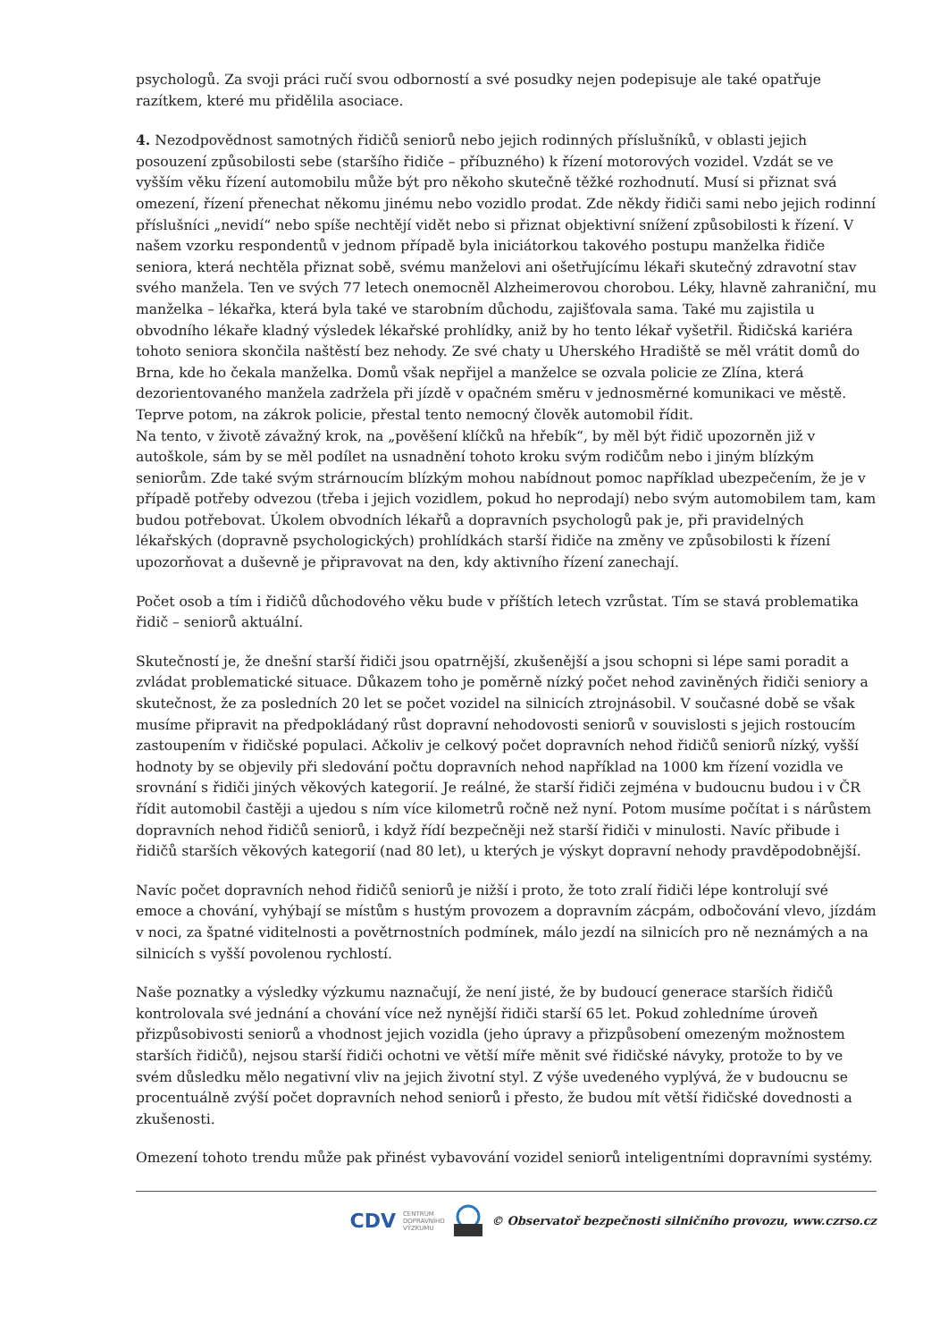psychologů. Za svoji práci ručí svou odborností a své posudky nejen podepisuje ale také opatřuje razítkem, které mu přidělila asociace.
4. Nezodpovědnost samotných řidičů seniorů nebo jejich rodinných příslušníků, v oblasti jejich posouzení způsobilosti sebe (staršího řidiče – příbuzného) k řízení motorových vozidel. Vzdát se ve vyšším věku řízení automobilu může být pro někoho skutečně těžké rozhodnutí. Musí si přiznat svá omezení, řízení přenechat někomu jinému nebo vozidlo prodat. Zde někdy řidiči sami nebo jejich rodinní příslušníci „nevidí“ nebo spíše nechtějí vidět nebo si přiznat objektivní snížení způsobilosti k řízení. V našem vzorku respondentů v jednom případě byla iniciátorkou takového postupu manželka řidiče seniora, která nechtěla přiznat sobě, svému manželovi ani ošetřujícímu lékaři skutečný zdravotní stav svého manžela. Ten ve svých 77 letech onemocněl Alzheimerovou chorobou. Léky, hlavně zahraniční, mu manželka – lékařka, která byla také ve starobním důchodu, zajišťovala sama. Také mu zajistila u obvodního lékaře kladný výsledek lékařské prohlídky, aniž by ho tento lékař vyšetřil. Řidičská kariéra tohoto seniora skončila naštěstí bez nehody. Ze své chaty u Uherského Hradiště se měl vrátit domů do Brna, kde ho čekala manželka. Domů však nepřijel a manželce se ozvala policie ze Zlína, která dezorientovaného manžela zadržela při jízdě v opačném směru v jednosměrné komunikaci ve městě. Teprve potom, na zákrok policie, přestal tento nemocný člověk automobil řídit.
Na tento, v životě závažný krok, na „pověšení klíčků na hřebík“, by měl být řidič upozorněn již v autoškole, sám by se měl podílet na usnadnění tohoto kroku svým rodičům nebo i jiným blízkým seniorům. Zde také svým strárnoucím blízkým mohou nabídnout pomoc například ubezpečením, že je v případě potřeby odvezou (třeba i jejich vozidlem, pokud ho neprodají) nebo svým automobilem tam, kam budou potřebovat. Úkolem obvodních lékařů a dopravních psychologů pak je, při pravidelných lékařských (dopravně psychologických) prohlídkách starší řidiče na změny ve způsobilosti k řízení upozorňovat a duševně je připravovat na den, kdy aktivního řízení zanechají.
Počet osob a tím i řidičů důchodového věku bude v příštích letech vzrůstat. Tím se stavá problematika řidič – seniorů aktuální.
Skutečností je, že dnešní starší řidiči jsou opatrnější, zkušenější a jsou schopni si lépe sami poradit a zvládat problematické situace. Důkazem toho je poměrně nízký počet nehod zaviněných řidiči seniory a skutečnost, že za posledních 20 let se počet vozidel na silnicích ztrojnásobil. V současné době se však musíme připravit na předpokládaný růst dopravní nehodovosti seniorů v souvislosti s jejich rostoucím zastoupením v řidičské populaci. Ačkoliv je celkový počet dopravních nehod řidičů seniorů nízký, vyšší hodnoty by se objevily při sledování počtu dopravních nehod například na 1000 km řízení vozidla ve srovnání s řidiči jiných věkových kategorií. Je reálné, že starší řidiči zejména v budoucnu budou i v ČR řídit automobil častěji a ujedou s ním více kilometrů ročně než nyní. Potom musíme počítat i s nárůstem dopravních nehod řidičů seniorů, i když řídí bezpečněji než starší řidiči v minulosti. Navíc přibude i řidičů starších věkových kategorií (nad 80 let), u kterých je výskyt dopravní nehody pravděpodobnější.
Navíc počet dopravních nehod řidičů seniorů je nižší i proto, že toto zralí řidiči lépe kontrolují své emoce a chování, vyhýbají se místům s hustým provozem a dopravním zácpám, odbočování vlevo, jízdám v noci, za špatné viditelnosti a povětrnostních podmínek, málo jezdí na silnicích pro ně neznámých a na silnicích s vyšší povolenou rychlostí.
Naše poznatky a výsledky výzkumu naznačují, že není jisté, že by budoucí generace starších řidičů kontrolovala své jednání a chování více než nynější řidiči starší 65 let. Pokud zohledníme úroveň přizpůsobivosti seniorů a vhodnost jejich vozidla (jeho úpravy a přizpůsobení omezeným možnostem starších řidičů), nejsou starší řidiči ochotni ve větší míře měnit své řidičské návyky, protože to by ve svém důsledku mělo negativní vliv na jejich životní styl. Z výše uvedeného vyplývá, že v budoucnu se procentuálně zvýší počet dopravních nehod seniorů i přesto, že budou mít větší řidičské dovednosti a zkušenosti.
Omezení tohoto trendu může pak přinést vybavování vozidel seniorů inteligentními dopravními systémy.
CDV CENTRUM
DOPRAVNÍHO
VÝZKUMU © Observatoř bezpečnosti silničního provozu, www.czrso.cz